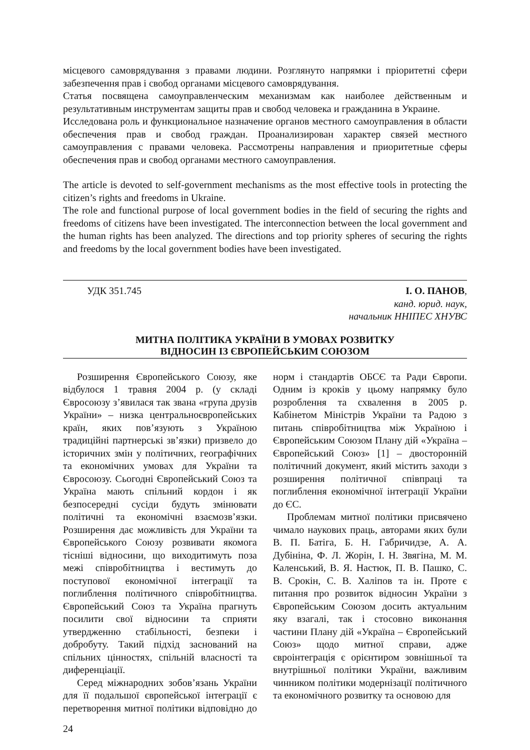місцевого самоврядування з правами людини. Розглянуто напрямки і пріоритетні сфери забезпечення прав і свобод органами місцевого самоврядування.
Статья посвящена самоуправленческим механизмам как наиболее действенным и результативным инструментам защиты прав и свобод человека и гражданина в Украине.
Исследована роль и функциональное назначение органов местного самоуправления в области обеспечения прав и свобод граждан. Проанализирован характер связей местного самоуправления с правами человека. Рассмотрены направления и приоритетные сферы обеспечения прав и свобод органами местного самоуправления.
The article is devoted to self-government mechanisms as the most effective tools in protecting the citizen’s rights and freedoms in Ukraine.
The role and functional purpose of local government bodies in the field of securing the rights and freedoms of citizens have been investigated. The interconnection between the local government and the human rights has been analyzed. The directions and top priority spheres of securing the rights and freedoms by the local government bodies have been investigated.
УДК 351.745 І. О. ПАНОВ,
канд. юрид. наук,
начальник ННІПЕС ХНУВС
МИТНА ПОЛІТИКА УКРАЇНИ В УМОВАХ РОЗВИТКУ
ВІДНОСИН ІЗ ЄВРОПЕЙСЬКИМ СОЮЗОМ
Розширення Європейського Союзу, яке відбулося 1 травня 2004 р. (у складі Євросоюзу з’явилася так звана «група друзів України» – низка центральноєвропейських країн, яких пов’язують з Україною традиційні партнерські зв’язки) призвело до історичних змін у політичних, географічних та економічних умовах для України та Євросоюзу. Сьогодні Європейський Союз та Україна мають спільний кордон і як безпосередні сусіди будуть змінювати політичні та економічні взаємозв’язки. Розширення дає можливість для України та Європейського Союзу розвивати якомога тісніші відносини, що виходитимуть поза межі співробітництва і вестимуть до поступової економічної інтеграції та поглиблення політичного співробітництва. Європейський Союз та Україна прагнуть посилити свої відносини та сприяти утвердженню стабільності, безпеки і добробуту. Такий підхід заснований на спільних цінностях, спільній власності та диференціації.
Серед міжнародних зобов’язань України для її подальшої європейської інтеграції є перетворення митної політики відповідно до норм і стандартів ОБСЄ та Ради Європи. Одним із кроків у цьому напрямку було розроблення та схвалення в 2005 р. Кабінетом Міністрів України та Радою з питань співробітництва між Україною і Європейським Союзом Плану дій «Україна – Європейський Союз» [1] – двосторонній політичний документ, який містить заходи з розширення політичної співпраці та поглиблення економічної інтеграції України до ЄС.
Проблемам митної політики присвячено чимало наукових праць, авторами яких були В. П. Батіга, Б. Н. Габричидзе, А. А. Дубініна, Ф. Л. Жорін, І. Н. Звягіна, М. М. Каленський, В. Я. Настюк, П. В. Пашко, С. В. Срокін, С. В. Халіпов та ін. Проте є питання про розвиток відносин України з Європейським Союзом досить актуальним яку взагалі, так і стосовно виконання частини Плану дій «Україна – Європейський Союз» щодо митної справи, адже євроінтеграція є орієнтиром зовнішньої та внутрішньої політики України, важливим чинником політики модернізації політичного та економічного розвитку та основою для
24